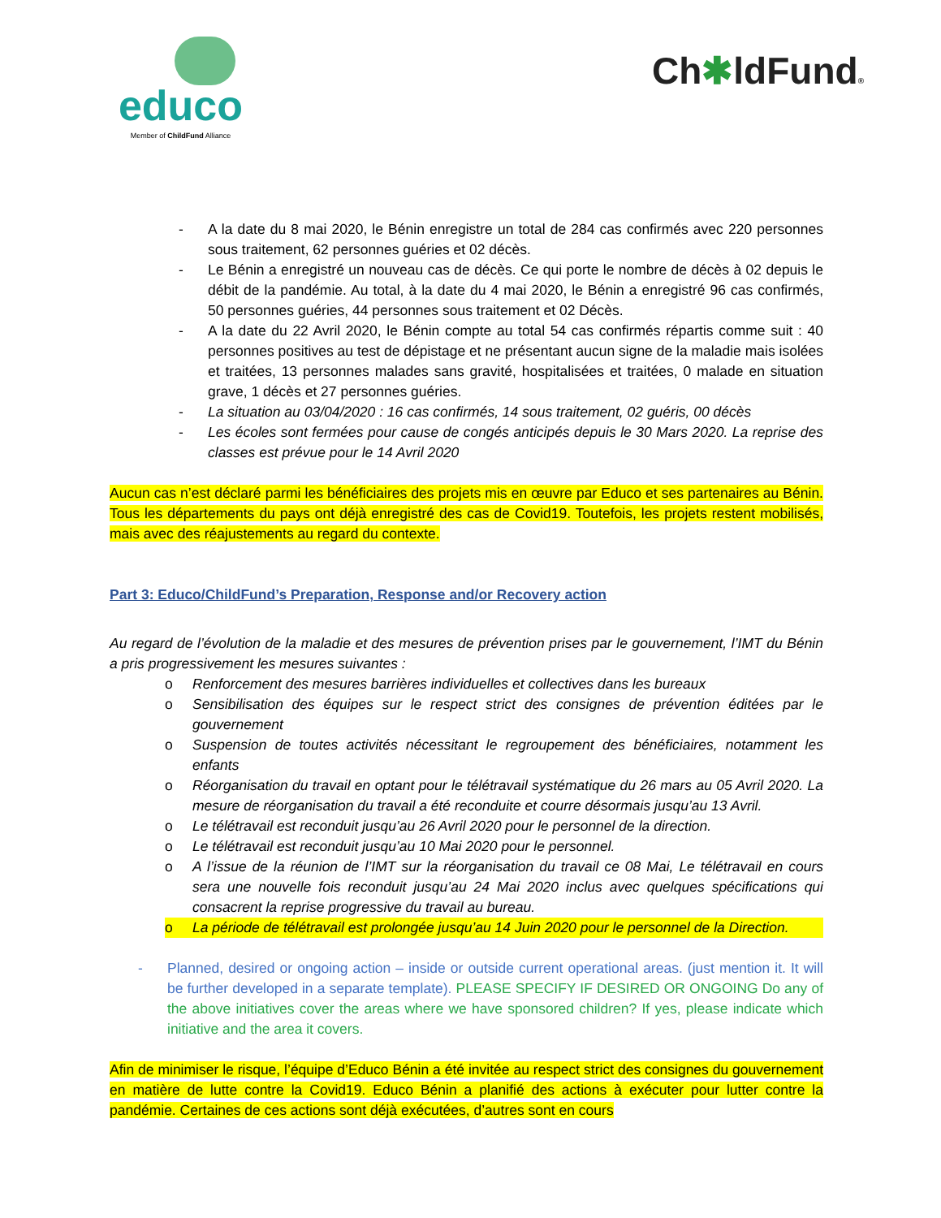educo
Member of ChildFund Alliance
Ch✱ldFund®
- A la date du 8 mai 2020, le Bénin enregistre un total de 284 cas confirmés avec 220 personnes sous traitement, 62 personnes guéries et 02 décès.
- Le Bénin a enregistré un nouveau cas de décès. Ce qui porte le nombre de décès à 02 depuis le débit de la pandémie. Au total, à la date du 4 mai 2020, le Bénin a enregistré 96 cas confirmés, 50 personnes guéries, 44 personnes sous traitement et 02 Décès.
- A la date du 22 Avril 2020, le Bénin compte au total 54 cas confirmés répartis comme suit : 40 personnes positives au test de dépistage et ne présentant aucun signe de la maladie mais isolées et traitées, 13 personnes malades sans gravité, hospitalisées et traitées, 0 malade en situation grave, 1 décès et 27 personnes guéries.
- La situation au 03/04/2020 : 16 cas confirmés, 14 sous traitement, 02 guéris, 00 décès
- Les écoles sont fermées pour cause de congés anticipés depuis le 30 Mars 2020. La reprise des classes est prévue pour le 14 Avril 2020
Aucun cas n’est déclaré parmi les bénéficiaires des projets mis en œuvre par Educo et ses partenaires au Bénin. Tous les départements du pays ont déjà enregistré des cas de Covid19. Toutefois, les projets restent mobilisés, mais avec des réajustements au regard du contexte.
Part 3: Educo/ChildFund’s Preparation, Response and/or Recovery action
Au regard de l’évolution de la maladie et des mesures de prévention prises par le gouvernement, l’IMT du Bénin a pris progressivement les mesures suivantes :
o Renforcement des mesures barrières individuelles et collectives dans les bureaux
o Sensibilisation des équipes sur le respect strict des consignes de prévention éditées par le gouvernement
o Suspension de toutes activités nécessitant le regroupement des bénéficiaires, notamment les enfants
o Réorganisation du travail en optant pour le télétravail systématique du 26 mars au 05 Avril 2020. La mesure de réorganisation du travail a été reconduite et courre désormais jusqu’au 13 Avril.
o Le télétravail est reconduit jusqu’au 26 Avril 2020 pour le personnel de la direction.
o Le télétravail est reconduit jusqu’au 10 Mai 2020 pour le personnel.
o A l’issue de la réunion de l’IMT sur la réorganisation du travail ce 08 Mai, Le télétravail en cours sera une nouvelle fois reconduit jusqu’au 24 Mai 2020 inclus avec quelques spécifications qui consacrent la reprise progressive du travail au bureau.
o La période de télétravail est prolongée jusqu’au 14 Juin 2020 pour le personnel de la Direction.
- Planned, desired or ongoing action – inside or outside current operational areas. (just mention it. It will be further developed in a separate template). PLEASE SPECIFY IF DESIRED OR ONGOING Do any of the above initiatives cover the areas where we have sponsored children? If yes, please indicate which initiative and the area it covers.
Afin de minimiser le risque, l’équipe d’Educo Bénin a été invitée au respect strict des consignes du gouvernement en matière de lutte contre la Covid19. Educo Bénin a planifié des actions à exécuter pour lutter contre la pandémie. Certaines de ces actions sont déjà exécutées, d’autres sont en cours